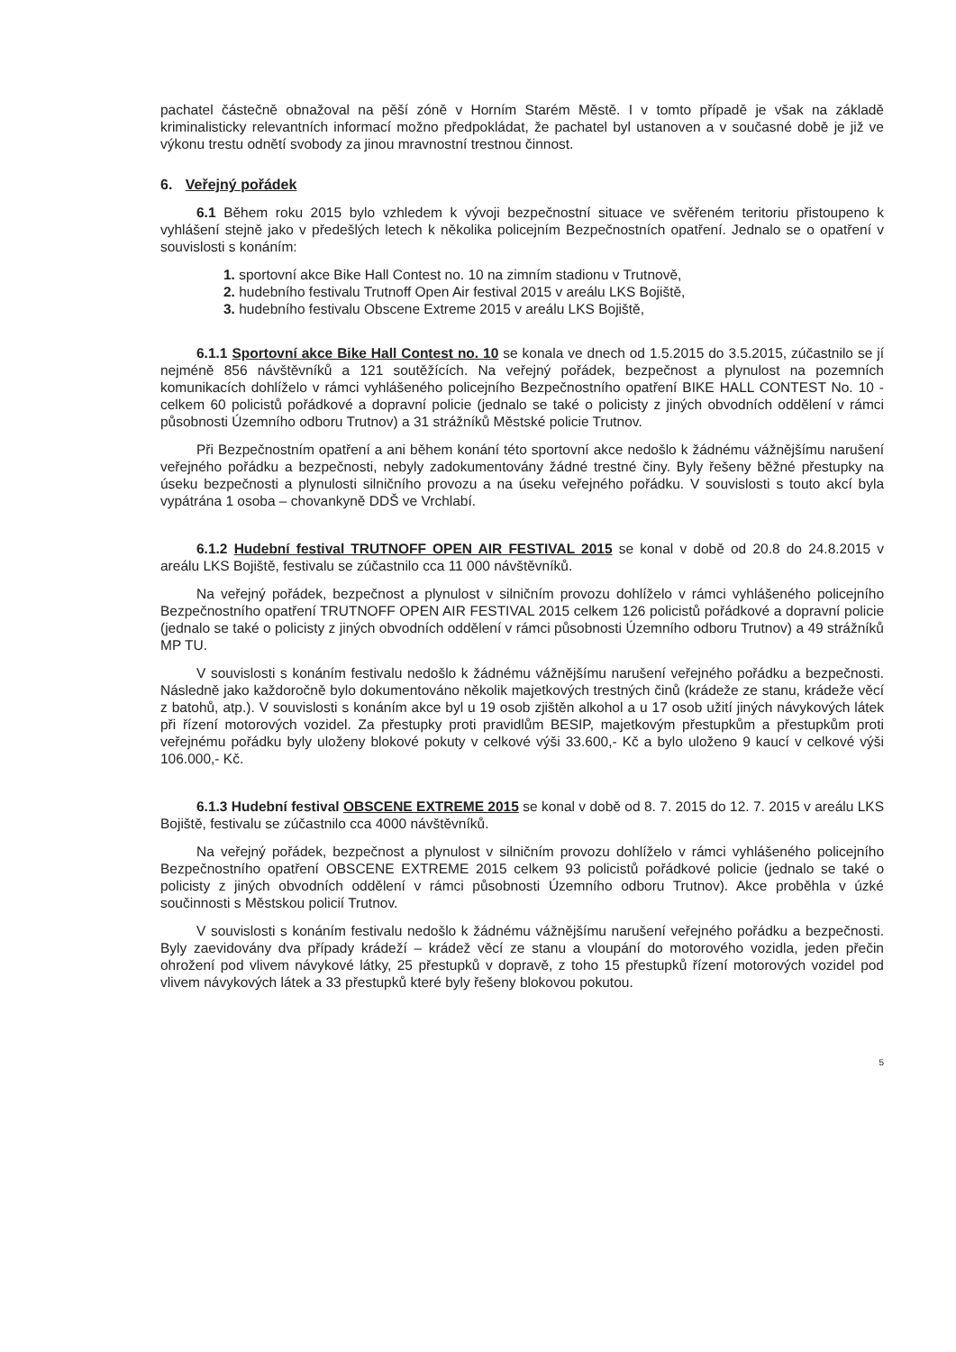pachatel částečně obnažoval na pěší zóně v Horním Starém Městě. I v tomto případě je však na základě kriminalisticky relevantních informací možno předpokládat, že pachatel byl ustanoven a v současné době je již ve výkonu trestu odnětí svobody za jinou mravnostní trestnou činnost.
6. Veřejný pořádek
6.1 Během roku 2015 bylo vzhledem k vývoji bezpečnostní situace ve svěřeném teritoriu přistoupeno k vyhlášení stejně jako v předešlých letech k několika policejním Bezpečnostních opatření. Jednalo se o opatření v souvislosti s konáním:
1. sportovní akce Bike Hall Contest no. 10 na zimním stadionu v Trutnově,
2. hudebního festivalu Trutnoff Open Air festival 2015 v areálu LKS Bojiště,
3. hudebního festivalu Obscene Extreme 2015 v areálu LKS Bojiště,
6.1.1 Sportovní akce Bike Hall Contest no. 10 se konala ve dnech od 1.5.2015 do 3.5.2015, zúčastnilo se jí nejméně 856 návštěvníků a 121 soutěžících. Na veřejný pořádek, bezpečnost a plynulost na pozemních komunikacích dohlíželo v rámci vyhlášeného policejního Bezpečnostního opatření BIKE HALL CONTEST No. 10 - celkem 60 policistů pořádkové a dopravní policie (jednalo se také o policisty z jiných obvodních oddělení v rámci působnosti Územního odboru Trutnov) a 31 strážníků Městské policie Trutnov.
Při Bezpečnostním opatření a ani během konání této sportovní akce nedošlo k žádnému vážnějšímu narušení veřejného pořádku a bezpečnosti, nebyly zadokumentovány žádné trestné činy. Byly řešeny běžné přestupky na úseku bezpečnosti a plynulosti silničního provozu a na úseku veřejného pořádku. V souvislosti s touto akcí byla vypátrána 1 osoba – chovankyně DDŠ ve Vrchlabí.
6.1.2 Hudební festival TRUTNOFF OPEN AIR FESTIVAL 2015 se konal v době od 20.8 do 24.8.2015 v areálu LKS Bojiště, festivalu se zúčastnilo cca 11 000 návštěvníků.
Na veřejný pořádek, bezpečnost a plynulost v silničním provozu dohlíželo v rámci vyhlášeného policejního Bezpečnostního opatření TRUTNOFF OPEN AIR FESTIVAL 2015 celkem 126 policistů pořádkové a dopravní policie (jednalo se také o policisty z jiných obvodních oddělení v rámci působnosti Územního odboru Trutnov) a 49 strážníků MP TU.
V souvislosti s konáním festivalu nedošlo k žádnému vážnějšímu narušení veřejného pořádku a bezpečnosti. Následně jako každoročně bylo dokumentováno několik majetkových trestných činů (krádeže ze stanu, krádeže věcí z batohů, atp.). V souvislosti s konáním akce byl u 19 osob zjištěn alkohol a u 17 osob užití jiných návykových látek při řízení motorových vozidel. Za přestupky proti pravidlům BESIP, majetkovým přestupkům a přestupkům proti veřejnému pořádku byly uloženy blokové pokuty v celkové výši 33.600,- Kč a bylo uloženo 9 kaucí v celkové výši 106.000,- Kč.
6.1.3 Hudební festival OBSCENE EXTREME 2015 se konal v době od 8. 7. 2015 do 12. 7. 2015 v areálu LKS Bojiště, festivalu se zúčastnilo cca 4000 návštěvníků.
Na veřejný pořádek, bezpečnost a plynulost v silničním provozu dohlíželo v rámci vyhlášeného policejního Bezpečnostního opatření OBSCENE EXTREME 2015 celkem 93 policistů pořádkové policie (jednalo se také o policisty z jiných obvodních oddělení v rámci působnosti Územního odboru Trutnov). Akce proběhla v úzké součinnosti s Městskou policií Trutnov.
V souvislosti s konáním festivalu nedošlo k žádnému vážnějšímu narušení veřejného pořádku a bezpečnosti. Byly zaevidovány dva případy krádeží – krádež věcí ze stanu a vloupání do motorového vozidla, jeden přečin ohrožení pod vlivem návykové látky, 25 přestupků v dopravě, z toho 15 přestupků řízení motorových vozidel pod vlivem návykových látek a 33 přestupků které byly řešeny blokovou pokutou.
5